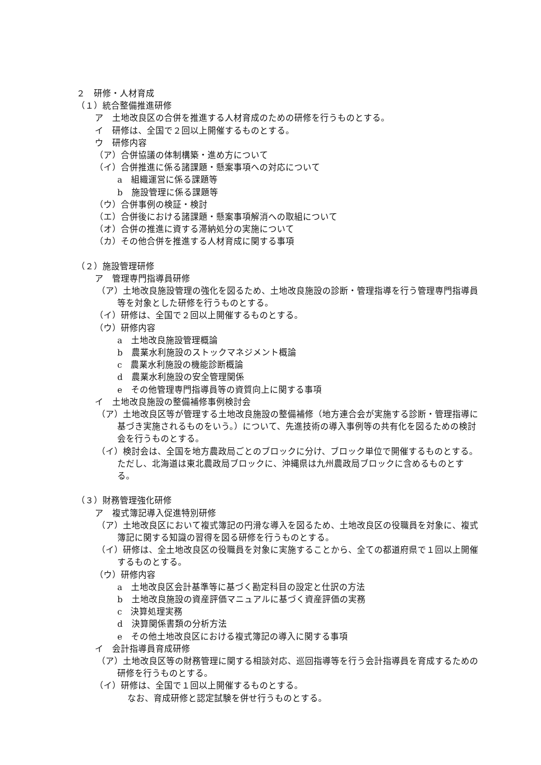２　研修・人材育成
（１）統合整備推進研修
ア　土地改良区の合併を推進する人材育成のための研修を行うものとする。
イ　研修は、全国で２回以上開催するものとする。
ウ　研修内容
（ア）合併協議の体制構築・進め方について
（イ）合併推進に係る諸課題・懸案事項への対応について
a　組織運営に係る課題等
b　施設管理に係る課題等
（ウ）合併事例の検証・検討
（エ）合併後における諸課題・懸案事項解消への取組について
（オ）合併の推進に資する滞納処分の実施について
（カ）その他合併を推進する人材育成に関する事項
（２）施設管理研修
ア　管理専門指導員研修
（ア）土地改良施設管理の強化を図るため、土地改良施設の診断・管理指導を行う管理専門指導員等を対象とした研修を行うものとする。
（イ）研修は、全国で２回以上開催するものとする。
（ウ）研修内容
a　土地改良施設管理概論
b　農業水利施設のストックマネジメント概論
c　農業水利施設の機能診断概論
d　農業水利施設の安全管理関係
e　その他管理専門指導員等の資質向上に関する事項
イ　土地改良施設の整備補修事例検討会
（ア）土地改良区等が管理する土地改良施設の整備補修（地方連合会が実施する診断・管理指導に基づき実施されるものをいう。）について、先進技術の導入事例等の共有化を図るための検討会を行うものとする。
（イ）検討会は、全国を地方農政局ごとのブロックに分け、ブロック単位で開催するものとする。ただし、北海道は東北農政局ブロックに、沖縄県は九州農政局ブロックに含めるものとする。
（３）財務管理強化研修
ア　複式簿記導入促進特別研修
（ア）土地改良区において複式簿記の円滑な導入を図るため、土地改良区の役職員を対象に、複式簿記に関する知識の習得を図る研修を行うものとする。
（イ）研修は、全土地改良区の役職員を対象に実施することから、全ての都道府県で１回以上開催するものとする。
（ウ）研修内容
a　土地改良区会計基準等に基づく勘定科目の設定と仕訳の方法
b　土地改良施設の資産評価マニュアルに基づく資産評価の実務
c　決算処理実務
d　決算関係書類の分析方法
e　その他土地改良区における複式簿記の導入に関する事項
イ　会計指導員育成研修
（ア）土地改良区等の財務管理に関する相談対応、巡回指導等を行う会計指導員を育成するための研修を行うものとする。
（イ）研修は、全国で１回以上開催するものとする。
なお、育成研修と認定試験を併せ行うものとする。